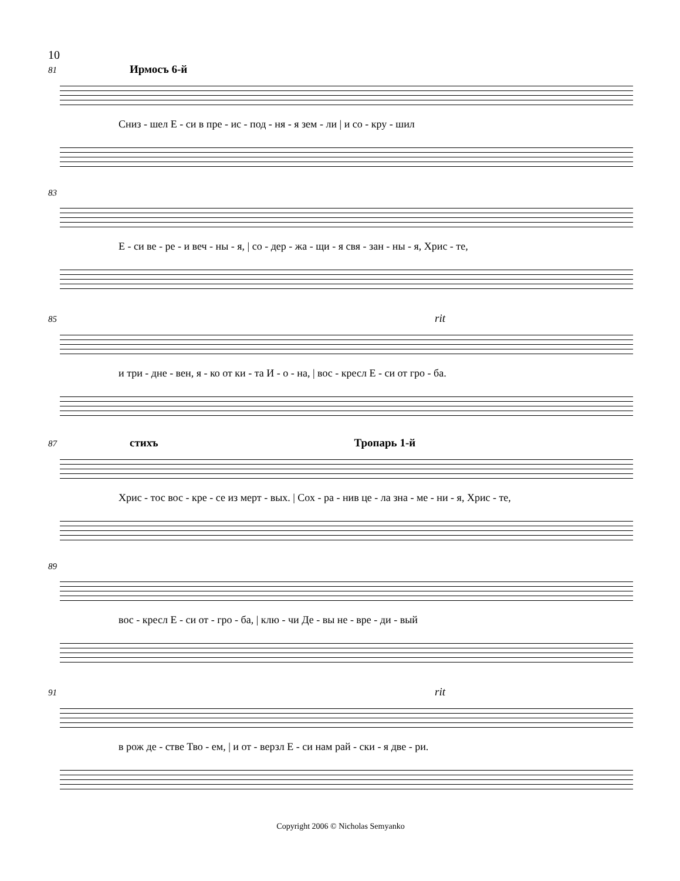10
81 Ирмосъ 6-й
Сниз - шел Е - си в пре - ис - под - ня - я зем - ли | и со - кру - шил
83
Е - си ве - ре - и веч - ны - я, | со - дер - жа - щи - я свя - зан - ны - я, Хрис - те,
85 rit
и три - дне - вен, я - ко от ки - та И - о - на, | вос - кресл Е - си от гро - ба.
87 стихъ Тропарь 1-й
Хрис - тос вос - кре - се из мерт - вых. | Сох - ра - нив це - ла зна - ме - ни - я, Хрис - те,
89
вос - кресл Е - си от - гро - ба, | клю - чи Де - вы не - вре - ди - вый
91 rit
в рож де - стве Тво - ем, | и от - верзл Е - си нам рай - ски - я две - ри.
Copyright 2006 © Nicholas Semyanko